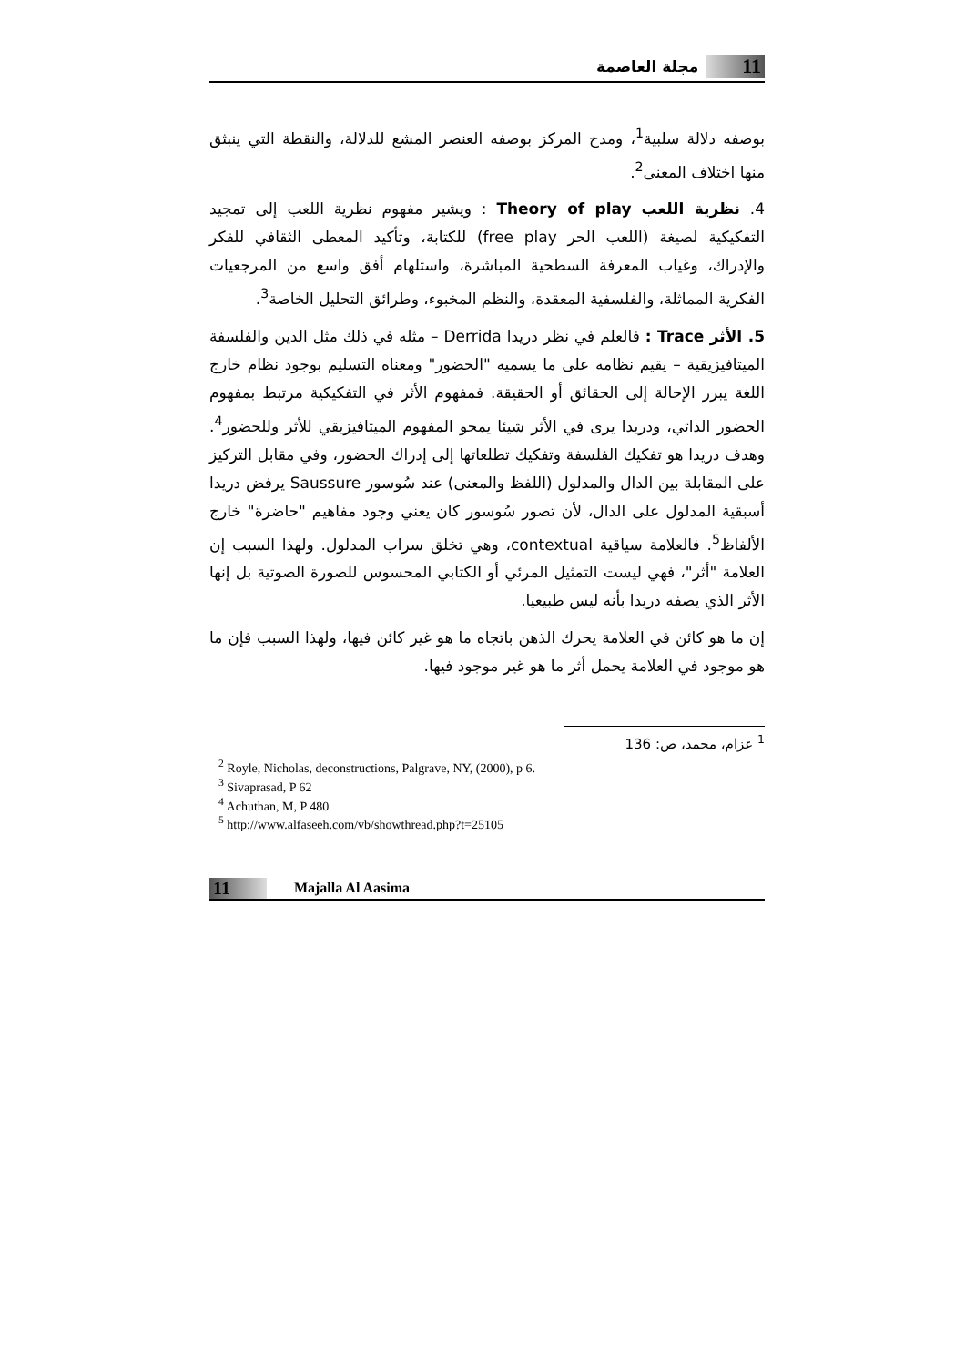11 مجلة العاصمة
بوصفه دلالة سلبية<sup>1</sup>، ومدح المركز بوصفه العنصر المشع للدلالة، والنقطة التي ينبثق منها اختلاف المعنى<sup>2</sup>.
4. نظرية اللعب Theory of play : ويشير مفهوم نظرية اللعب إلى تمجيد التفكيكية لصيغة (اللعب الحر free play) للكتابة، وتأكيد المعطى الثقافي للفكر والإدراك، وغياب المعرفة السطحية المباشرة، واستلهام أفق واسع من المرجعيات الفكرية المماثلة، والفلسفية المعقدة، والنظم المخبوء، وطرائق التحليل الخاصة<sup>3</sup>.
5. الأثر Trace : فالعلم في نظر دريدا Derrida – مثله في ذلك مثل الدين والفلسفة الميتافيزيقية – يقيم نظامه على ما يسميه "الحضور" ومعناه التسليم بوجود نظام خارج اللغة يبرر الإحالة إلى الحقائق أو الحقيقة. فمفهوم الأثر في التفكيكية مرتبط بمفهوم الحضور الذاتي، ودريدا يرى في الأثر شيئا يمحو المفهوم الميتافيزيقي للأثر وللحضور<sup>4</sup>. وهدف دريدا هو تفكيك الفلسفة وتفكيك تطلعاتها إلى إدراك الحضور، وفي مقابل التركيز على المقابلة بين الدال والمدلول (اللفظ والمعنى) عند سُوسور Saussure يرفض دريدا أسبقية المدلول على الدال، لأن تصور سُوسور كان يعني وجود مفاهيم "حاضرة" خارج الألفاظ<sup>5</sup>. فالعلامة سياقية contextual، وهي تخلق سراب المدلول. ولهذا السبب إن العلامة "أثر"، فهي ليست التمثيل المرئي أو الكتابي المحسوس للصورة الصوتية بل إنها الأثر الذي يصفه دريدا بأنه ليس طبيعيا.
إن ما هو كائن في العلامة يحرك الذهن باتجاه ما هو غير كائن فيها، ولهذا السبب فإن ما هو موجود في العلامة يحمل أثر ما هو غير موجود فيها.
<sup>1</sup> عزام، محمد، ص: 136
<sup>2</sup> Royle, Nicholas, deconstructions, Palgrave, NY, (2000), p 6.
<sup>3</sup> Sivaprasad, P 62
<sup>4</sup> Achuthan, M, P 480
<sup>5</sup> http://www.alfaseeh.com/vb/showthread.php?t=25105
11 Majalla Al Aasima